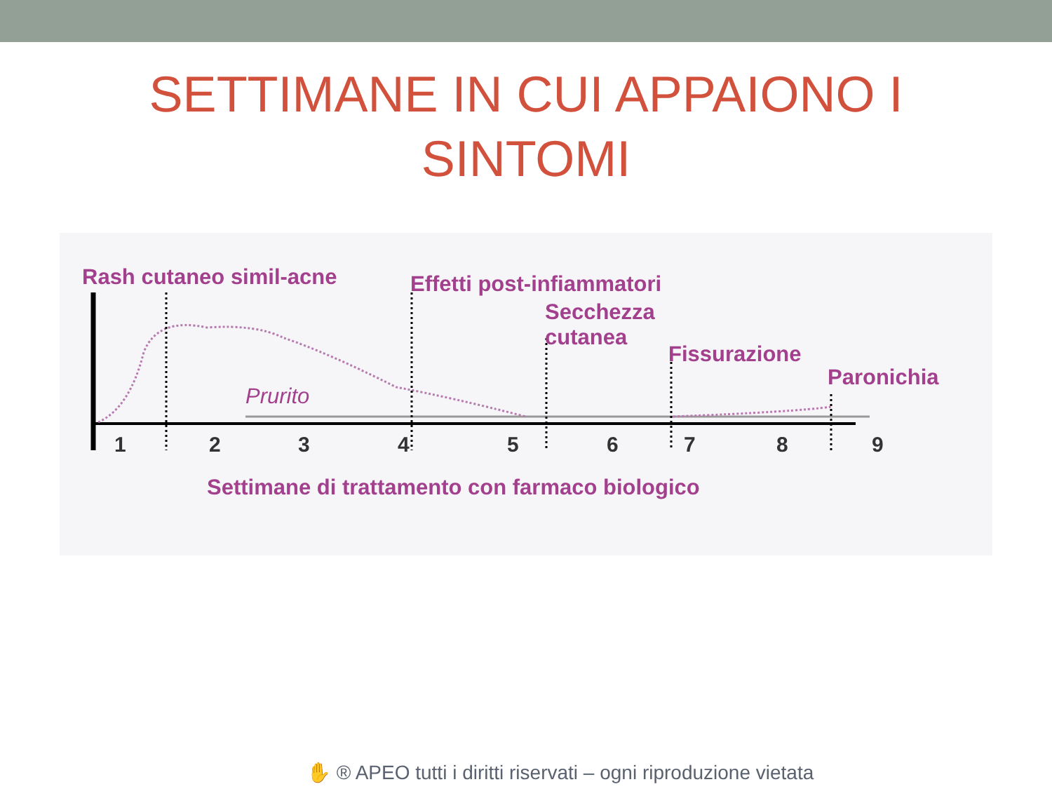SETTIMANE IN CUI APPAIONO I
SINTOMI
Rash cutaneo simil-acne Effetti post-infiammatori
Secchezza
cutanea
Fissurazione
Paronichia
Prurito
1 2 3 4 5 6 7 8 9
Settimane di trattamento con farmaco biologico
✋ ® APEO tutti i diritti riservati – ogni riproduzione vietata